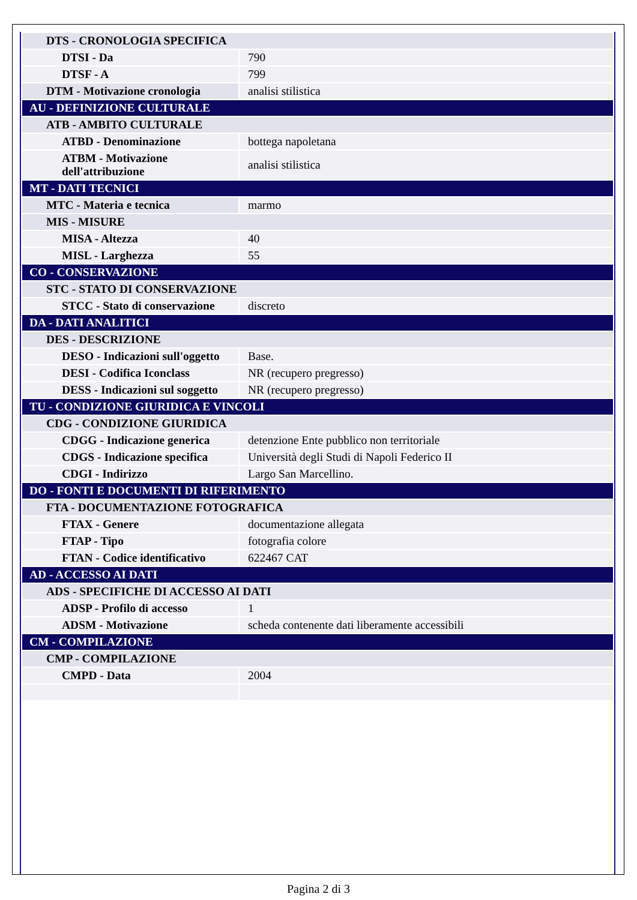| DTS - CRONOLOGIA SPECIFICA | |
| DTSI - Da | 790 |
| DTSF - A | 799 |
| DTM - Motivazione cronologia | analisi stilistica |
| AU - DEFINIZIONE CULTURALE | |
| ATB - AMBITO CULTURALE | |
| ATBD - Denominazione | bottega napoletana |
| ATBM - Motivazione dell'attribuzione | analisi stilistica |
| MT - DATI TECNICI | |
| MTC - Materia e tecnica | marmo |
| MIS - MISURE | |
| MISA - Altezza | 40 |
| MISL - Larghezza | 55 |
| CO - CONSERVAZIONE | |
| STC - STATO DI CONSERVAZIONE | |
| STCC - Stato di conservazione | discreto |
| DA - DATI ANALITICI | |
| DES - DESCRIZIONE | |
| DESO - Indicazioni sull'oggetto | Base. |
| DESI - Codifica Iconclass | NR (recupero pregresso) |
| DESS - Indicazioni sul soggetto | NR (recupero pregresso) |
| TU - CONDIZIONE GIURIDICA E VINCOLI | |
| CDG - CONDIZIONE GIURIDICA | |
| CDGG - Indicazione generica | detenzione Ente pubblico non territoriale |
| CDGS - Indicazione specifica | Università degli Studi di Napoli Federico II |
| CDGI - Indirizzo | Largo San Marcellino. |
| DO - FONTI E DOCUMENTI DI RIFERIMENTO | |
| FTA - DOCUMENTAZIONE FOTOGRAFICA | |
| FTAX - Genere | documentazione allegata |
| FTAP - Tipo | fotografia colore |
| FTAN - Codice identificativo | 622467 CAT |
| AD - ACCESSO AI DATI | |
| ADS - SPECIFICHE DI ACCESSO AI DATI | |
| ADSP - Profilo di accesso | 1 |
| ADSM - Motivazione | scheda contenente dati liberamente accessibili |
| CM - COMPILAZIONE | |
| CMP - COMPILAZIONE | |
| CMPD - Data | 2004 |
Pagina 2 di 3